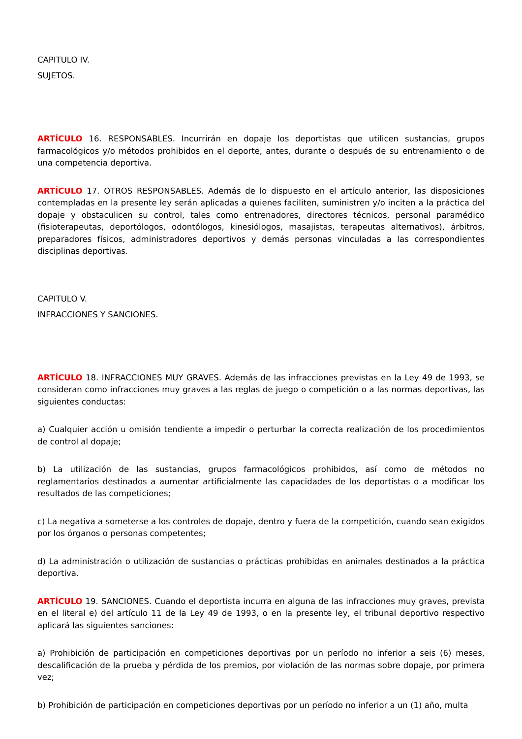CAPITULO IV.
SUJETOS.
ARTÍCULO 16. RESPONSABLES. Incurrirán en dopaje los deportistas que utilicen sustancias, grupos farmacológicos y/o métodos prohibidos en el deporte, antes, durante o después de su entrenamiento o de una competencia deportiva.
ARTÍCULO 17. OTROS RESPONSABLES. Además de lo dispuesto en el artículo anterior, las disposiciones contempladas en la presente ley serán aplicadas a quienes faciliten, suministren y/o inciten a la práctica del dopaje y obstaculicen su control, tales como entrenadores, directores técnicos, personal paramédico (fisioterapeutas, deportólogos, odontólogos, kinesiólogos, masajistas, terapeutas alternativos), árbitros, preparadores físicos, administradores deportivos y demás personas vinculadas a las correspondientes disciplinas deportivas.
CAPITULO V.
INFRACCIONES Y SANCIONES.
ARTÍCULO 18. INFRACCIONES MUY GRAVES. Además de las infracciones previstas en la Ley 49 de 1993, se consideran como infracciones muy graves a las reglas de juego o competición o a las normas deportivas, las siguientes conductas:
a) Cualquier acción u omisión tendiente a impedir o perturbar la correcta realización de los procedimientos de control al dopaje;
b) La utilización de las sustancias, grupos farmacológicos prohibidos, así como de métodos no reglamentarios destinados a aumentar artificialmente las capacidades de los deportistas o a modificar los resultados de las competiciones;
c) La negativa a someterse a los controles de dopaje, dentro y fuera de la competición, cuando sean exigidos por los órganos o personas competentes;
d) La administración o utilización de sustancias o prácticas prohibidas en animales destinados a la práctica deportiva.
ARTÍCULO 19. SANCIONES. Cuando el deportista incurra en alguna de las infracciones muy graves, prevista en el literal e) del artículo 11 de la Ley 49 de 1993, o en la presente ley, el tribunal deportivo respectivo aplicará las siguientes sanciones:
a) Prohibición de participación en competiciones deportivas por un período no inferior a seis (6) meses, descalificación de la prueba y pérdida de los premios, por violación de las normas sobre dopaje, por primera vez;
b) Prohibición de participación en competiciones deportivas por un período no inferior a un (1) año, multa